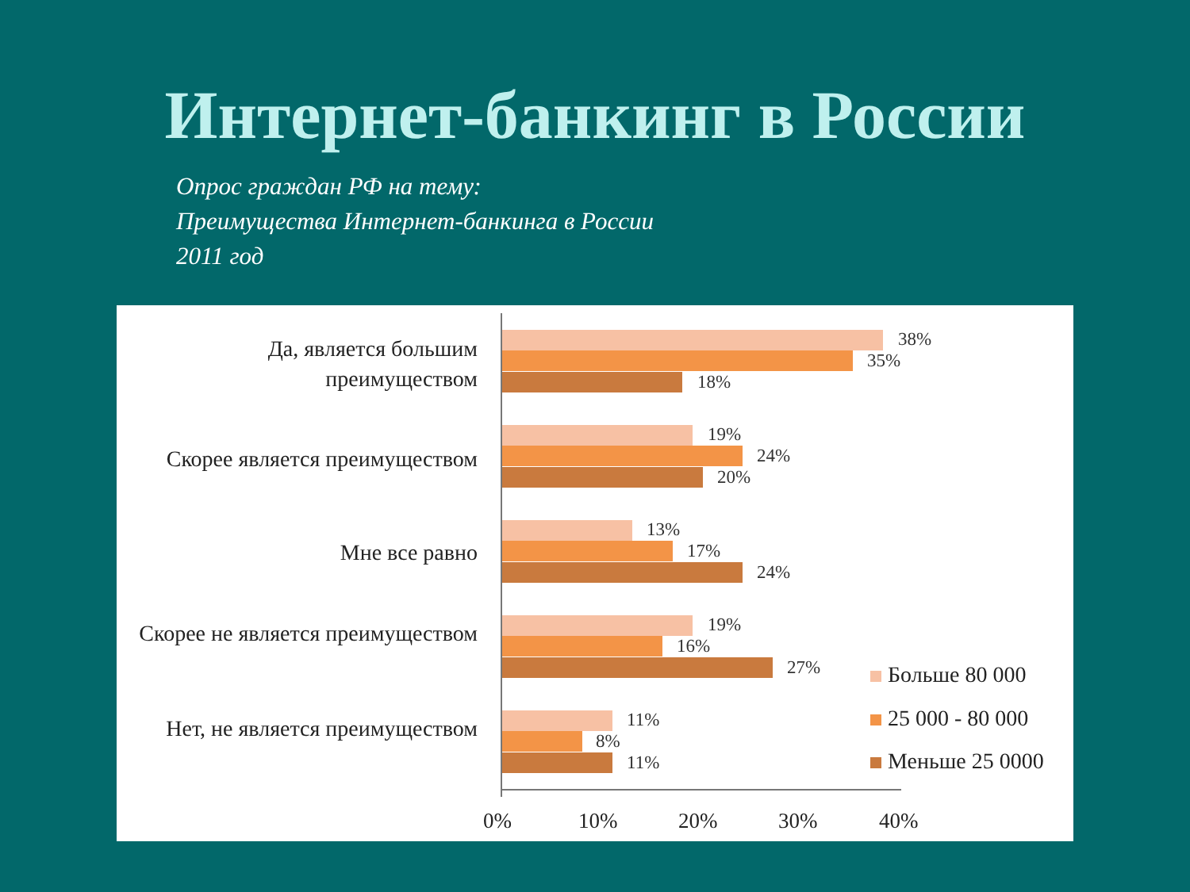Интернет-банкинг в России
Опрос граждан РФ на тему:
Преимущества Интернет-банкинга в России
2011 год
Да, является большим преимуществом
38%
35%
18%
Скорее является преимуществом
19%
24%
20%
Мне все равно
13%
17%
24%
Скорее не является преимуществом
19%
16%
27%
Нет, не является преимуществом
11%
8%
11%
Больше 80 000
25 000 - 80 000
Меньше 25 0000
0% 10% 20% 30% 40%